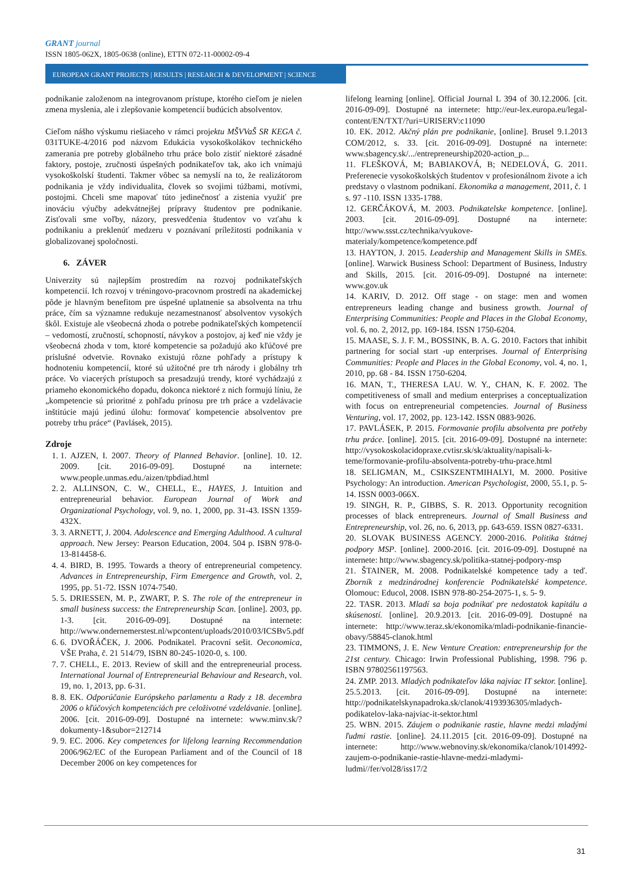GRANT journal
ISSN 1805-062X, 1805-0638 (online), ETTN 072-11-00002-09-4
EUROPEAN GRANT PROJECTS | RESULTS | RESEARCH & DEVELOPMENT | SCIENCE
podnikanie založenom na integrovanom prístupe, ktorého cieľom je nielen zmena myslenia, ale i zlepšovanie kompetencií budúcich absolventov.
Cieľom nášho výskumu riešiaceho v rámci projektu MŠVVaŠ SR KEGA č. 031TUKE-4/2016 pod názvom Edukácia vysokoškolákov technického zamerania pre potreby globálneho trhu práce bolo zistiť niektoré zásadné faktory, postoje, zručnosti úspešných podnikateľov tak, ako ich vnímajú vysokoškolskí študenti. Takmer vôbec sa nemyslí na to, že realizátorom podnikania je vždy individualita, človek so svojimi túžbami, motívmi, postojmi. Chceli sme mapovať túto jedinečnosť a zistenia využiť pre inováciu výučby adekvátnejšej prípravy študentov pre podnikanie. Zisťovali sme voľby, názory, presvedčenia študentov vo vzťahu k podnikaniu a preklenúť medzeru v poznávaní príležitosti podnikania v globalizovanej spoločnosti.
6. ZÁVER
Univerzity sú najlepším prostredím na rozvoj podnikateľských kompetencií. Ich rozvoj v tréningovo-pracovnom prostredí na akademickej pôde je hlavným benefitom pre úspešné uplatnenie sa absolventa na trhu práce, čím sa významne redukuje nezamestnanosť absolventov vysokých škôl. Existuje ale všeobecná zhoda o potrebe podnikateľských kompetencií – vedomostí, zručností, schopností, návykov a postojov, aj keď nie vždy je všeobecná zhoda v tom, ktoré kompetencie sa požadujú ako kľúčové pre príslušné odvetvie. Rovnako existujú rôzne pohľady a prístupy k hodnoteniu kompetencií, ktoré sú užitočné pre trh národy i globálny trh práce. Vo viacerých prístupoch sa presadzujú trendy, ktoré vychádzajú z priameho ekonomického dopadu, dokonca niektoré z nich formujú líniu, že „kompetencie sú prioritné z pohľadu prínosu pre trh práce a vzdelávacie inštitúcie majú jedinú úlohu: formovať kompetencie absolventov pre potreby trhu práce“ (Pavlásek, 2015).
Zdroje
1. 1. AJZEN, I. 2007. Theory of Planned Behavior. [online]. 10. 12. 2009. [cit. 2016-09-09]. Dostupné na internete: www.people.unmas.edu./aizen/tpbdiad.html
2. 2. ALLINSON, C. W., CHELL, E., HAYES, J. Intuition and entrepreneurial behavior. European Journal of Work and Organizational Psychology, vol. 9, no. 1, 2000, pp. 31-43. ISSN 1359-432X.
3. 3. ARNETT, J. 2004. Adolescence and Emerging Adulthood. A cultural approach. New Jersey: Pearson Education, 2004. 504 p. ISBN 978-0-13-814458-6.
4. 4. BIRD, B. 1995. Towards a theory of entrepreneurial competency. Advances in Entrepreneurship, Firm Emergence and Growth, vol. 2, 1995, pp. 51-72. ISSN 1074-7540.
5. 5. DRIESSEN, M. P., ZWART, P. S. The role of the entrepreneur in small business success: the Entrepreneurship Scan. [online]. 2003, pp. 1-3. [cit. 2016-09-09]. Dostupné na internete: http://www.ondernemerstest.nl/wpcontent/uploads/2010/03/ICSBv5.pdf
6. 6. DVOŘÁČEK, J. 2006. Podnikatel. Pracovní sešit. Oeconomica, VŠE Praha, č. 21 514/79, ISBN 80-245-1020-0, s. 100.
7. 7. CHELL, E. 2013. Review of skill and the entrepreneurial process. International Journal of Entrepreneurial Behaviour and Research, vol. 19, no. 1, 2013, pp. 6-31.
8. 8. EK. Odporúčanie Európskeho parlamentu a Rady z 18. decembra 2006 o kľúčových kompetenciách pre celoživotné vzdelávanie. [online]. 2006. [cit. 2016-09-09]. Dostupné na internete: www.minv.sk/?dokumenty-1&subor=212714
9. 9. EC. 2006. Key competences for lifelong learning Recommendation 2006/962/EC of the European Parliament and of the Council of 18 December 2006 on key competences for
lifelong learning [online]. Official Journal L 394 of 30.12.2006. [cit. 2016-09-09]. Dostupné na internete: http://eur-lex.europa.eu/legal-content/EN/TXT/?uri=URISERV:c11090
10. EK. 2012. Akčný plán pre podnikanie, [online]. Brusel 9.1.2013 COM/2012, s. 33. [cit. 2016-09-09]. Dostupné na internete: www.sbagency.sk/.../entrepreneurship2020-action_p...
11. FLEŠKOVÁ, M; BABIAKOVÁ, B; NEDELOVÁ, G. 2011. Preferenecie vysokoškolských študentov v profesionálnom živote a ich predstavy o vlastnom podnikaní. Ekonomika a management, 2011, č. 1 s. 97 -110. ISSN 1335-1788.
12. GERČÁKOVÁ, M. 2003. Podnikatelske kompetence. [online]. 2003. [cit. 2016-09-09]. Dostupné na internete: http://www.ssst.cz/technika/vyukove-materialy/kompetence/kompetence.pdf
13. HAYTON, J. 2015. Leadership and Management Skills in SMEs. [online]. Warwick Business School: Department of Business, Industry and Skills, 2015. [cit. 2016-09-09]. Dostupné na internete: www.gov.uk
14. KARIV, D. 2012. Off stage - on stage: men and women entrepreneurs leading change and business growth. Journal of Enterprising Communities: People and Places in the Global Economy, vol. 6, no. 2, 2012, pp. 169-184. ISSN 1750-6204.
15. MAASE, S. J. F. M., BOSSINK, B. A. G. 2010. Factors that inhibit partnering for social start -up enterprises. Journal of Enterprising Communities: People and Places in the Global Economy, vol. 4, no. 1, 2010, pp. 68 - 84. ISSN 1750-6204.
16. MAN, T., THERESA LAU. W. Y., CHAN, K. F. 2002. The competitiveness of small and medium enterprises a conceptualization with focus on entrepreneurial competencies. Journal of Business Venturing, vol. 17, 2002, pp. 123-142. ISSN 0883-9026.
17. PAVLÁSEK, P. 2015. Formovanie profilu absolventa pre potřeby trhu práce. [online]. 2015. [cit. 2016-09-09]. Dostupné na internete: http://vysokoskolacidopraxe.cvtisr.sk/sk/aktuality/napisali-k-teme/formovanie-profilu-absolventa-potreby-trhu-prace.html
18. SELIGMAN, M., CSIKSZENTMIHALYI, M. 2000. Positive Psychology: An introduction. American Psychologist, 2000, 55.1, p. 5-14. ISSN 0003-066X.
19. SINGH, R. P., GIBBS, S. R. 2013. Opportunity recognition processes of black entrepreneurs. Journal of Small Business and Entrepreneurship, vol. 26, no. 6, 2013, pp. 643-659. ISSN 0827-6331.
20. SLOVAK BUSINESS AGENCY. 2000-2016. Politika štátnej podpory MSP. [online]. 2000-2016. [cit. 2016-09-09]. Dostupné na internete: http://www.sbagency.sk/politika-statnej-podpory-msp
21. ŠTAINER, M. 2008. Podnikatelské kompetence tady a teď. Zborník z medzinárodnej konferencie Podnikatelské kompetence. Olomouc: Educol, 2008. ISBN 978-80-254-2075-1, s. 5- 9.
22. TASR. 2013. Mladí sa boja podnikať pre nedostatok kapitálu a skúseností. [online]. 20.9.2013. [cit. 2016-09-09]. Dostupné na internete: http://www.teraz.sk/ekonomika/mladi-podnikanie-financie-obavy/58845-clanok.html
23. TIMMONS, J. E. New Venture Creation: entrepreneurship for the 21st century. Chicago: Irwin Professional Publishing, 1998. 796 p. ISBN 97802561197563.
24. ZMP. 2013. Mladých podnikateľov láka najviac IT sektor. [online]. 25.5.2013. [cit. 2016-09-09]. Dostupné na internete: http://podnikatelskynapadroka.sk/clanok/4193936305/mladych-podikatelov-laka-najviac-it-sektor.html
25. WBN. 2015. Záujem o podnikanie rastie, hlavne medzi mladými ľudmi rastie. [online]. 24.11.2015 [cit. 2016-09-09]. Dostupné na internete: http://www.webnoviny.sk/ekonomika/clanok/1014992-zaujem-o-podnikanie-rastie-hlavne-medzi-mladymi-ludmi//fer/vol28/iss17/2
31